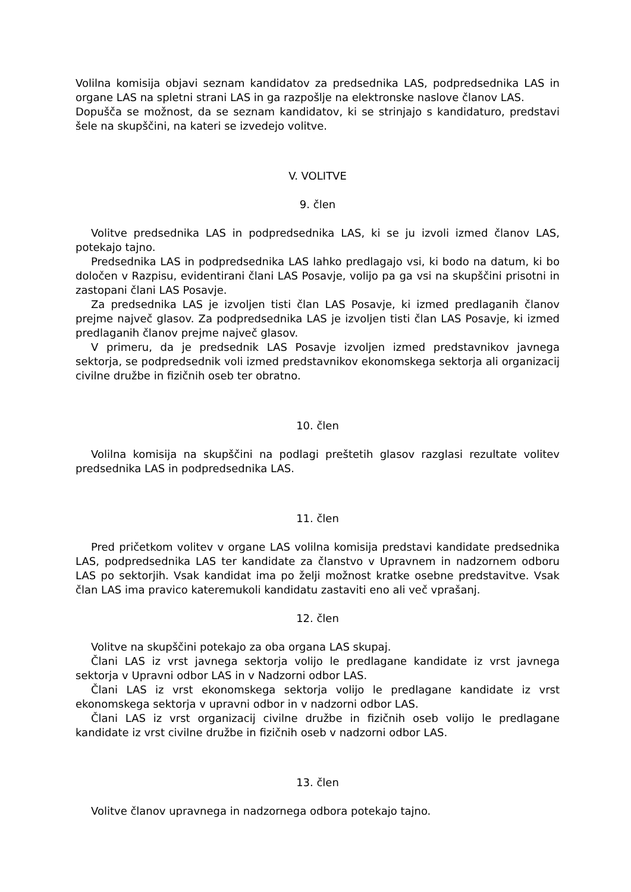Volilna komisija objavi seznam kandidatov za predsednika LAS, podpredsednika LAS in organe LAS na spletni strani LAS in ga razpošlje na elektronske naslove članov LAS.
Dopušča se možnost, da se seznam kandidatov, ki se strinjajo s kandidaturo, predstavi šele na skupščini, na kateri se izvedejo volitve.
V. VOLITVE
9. člen
Volitve predsednika LAS in podpredsednika LAS, ki se ju izvoli izmed članov LAS, potekajo tajno.
Predsednika LAS in podpredsednika LAS lahko predlagajo vsi, ki bodo na datum, ki bo določen v Razpisu, evidentirani člani LAS Posavje, volijo pa ga vsi na skupščini prisotni in zastopani člani LAS Posavje.
Za predsednika LAS je izvoljen tisti član LAS Posavje, ki izmed predlaganih članov prejme največ glasov. Za podpredsednika LAS je izvoljen tisti član LAS Posavje, ki izmed predlaganih članov prejme največ glasov.
V primeru, da je predsednik LAS Posavje izvoljen izmed predstavnikov javnega sektorja, se podpredsednik voli izmed predstavnikov ekonomskega sektorja ali organizacij civilne družbe in fizičnih oseb ter obratno.
10. člen
Volilna komisija na skupščini na podlagi preštetih glasov razglasi rezultate volitev predsednika LAS in podpredsednika LAS.
11. člen
Pred pričetkom volitev v organe LAS volilna komisija predstavi kandidate predsednika LAS, podpredsednika LAS ter kandidate za članstvo v Upravnem in nadzornem odboru LAS po sektorjih. Vsak kandidat ima po želji možnost kratke osebne predstavitve. Vsak član LAS ima pravico kateremukoli kandidatu zastaviti eno ali več vprašanj.
12. člen
Volitve na skupščini potekajo za oba organa LAS skupaj.
Člani LAS iz vrst javnega sektorja volijo le predlagane kandidate iz vrst javnega sektorja v Upravni odbor LAS in v Nadzorni odbor LAS.
Člani LAS iz vrst ekonomskega sektorja volijo le predlagane kandidate iz vrst ekonomskega sektorja v upravni odbor in v nadzorni odbor LAS.
Člani LAS iz vrst organizacij civilne družbe in fizičnih oseb volijo le predlagane kandidate iz vrst civilne družbe in fizičnih oseb v nadzorni odbor LAS.
13. člen
Volitve članov upravnega in nadzornega odbora potekajo tajno.